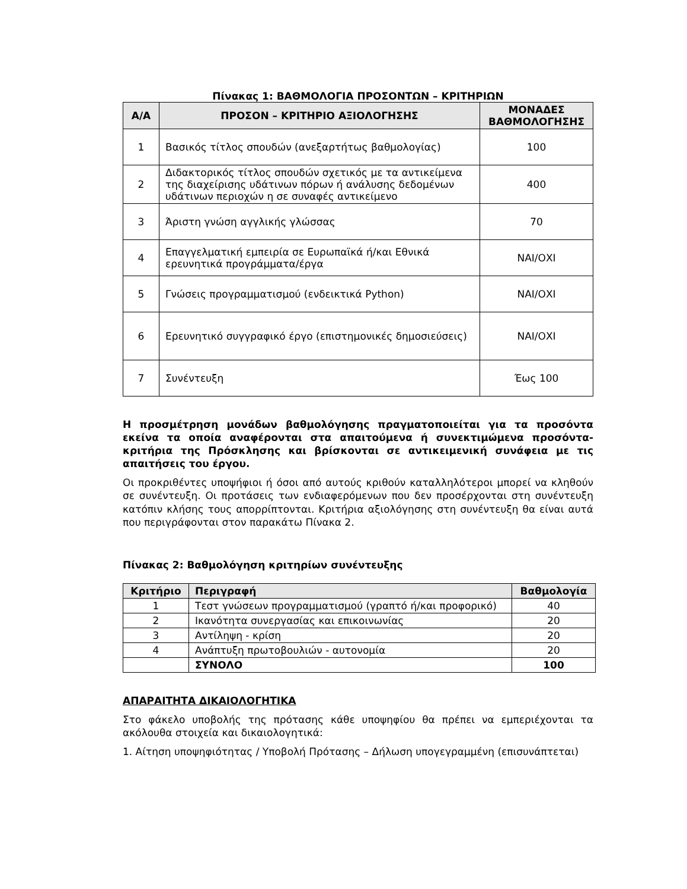Πίνακας 1: ΒΑΘΜΟΛΟΓΙΑ ΠΡΟΣΟΝΤΩΝ – ΚΡΙΤΗΡΙΩΝ
| Α/Α | ΠΡΟΣΟΝ – ΚΡΙΤΗΡΙΟ ΑΞΙΟΛΟΓΗΣΗΣ | ΜΟΝΑΔΕΣ ΒΑΘΜΟΛΟΓΗΣΗΣ |
| --- | --- | --- |
| 1 | Βασικός τίτλος σπουδών (ανεξαρτήτως βαθμολογίας) | 100 |
| 2 | Διδακτορικός τίτλος σπουδών σχετικός με τα αντικείμενα της διαχείρισης υδάτινων πόρων ή ανάλυσης δεδομένων υδάτινων περιοχών η σε συναφές αντικείμενο | 400 |
| 3 | Άριστη γνώση αγγλικής γλώσσας | 70 |
| 4 | Επαγγελματική εμπειρία σε Ευρωπαϊκά ή/και Εθνικά ερευνητικά προγράμματα/έργα | ΝΑΙ/ΟΧΙ |
| 5 | Γνώσεις προγραμματισμού (ενδεικτικά Python) | ΝΑΙ/ΟΧΙ |
| 6 | Ερευνητικό συγγραφικό έργο (επιστημονικές δημοσιεύσεις) | ΝΑΙ/ΟΧΙ |
| 7 | Συνέντευξη | Έως 100 |
Η προσμέτρηση μονάδων βαθμολόγησης πραγματοποιείται για τα προσόντα εκείνα τα οποία αναφέρονται στα απαιτούμενα ή συνεκτιμώμενα προσόντα-κριτήρια της Πρόσκλησης και βρίσκονται σε αντικειμενική συνάφεια με τις απαιτήσεις του έργου.
Οι προκριθέντες υποψήφιοι ή όσοι από αυτούς κριθούν καταλληλότεροι μπορεί να κληθούν σε συνέντευξη. Οι προτάσεις των ενδιαφερόμενων που δεν προσέρχονται στη συνέντευξη κατόπιν κλήσης τους απορρίπτονται. Κριτήρια αξιολόγησης στη συνέντευξη θα είναι αυτά που περιγράφονται στον παρακάτω Πίνακα 2.
Πίνακας 2: Βαθμολόγηση κριτηρίων συνέντευξης
| Κριτήριο | Περιγραφή | Βαθμολογία |
| --- | --- | --- |
| 1 | Τεστ γνώσεων προγραμματισμού (γραπτό ή/και προφορικό) | 40 |
| 2 | Ικανότητα συνεργασίας και επικοινωνίας | 20 |
| 3 | Αντίληψη - κρίση | 20 |
| 4 | Ανάπτυξη πρωτοβουλιών - αυτονομία | 20 |
| | ΣΥΝΟΛΟ | 100 |
ΑΠΑΡΑΙΤΗΤΑ ΔΙΚΑΙΟΛΟΓΗΤΙΚΑ
Στο φάκελο υποβολής της πρότασης κάθε υποψηφίου θα πρέπει να εμπεριέχονται τα ακόλουθα στοιχεία και δικαιολογητικά:
1. Αίτηση υποψηφιότητας / Υποβολή Πρότασης – Δήλωση υπογεγραμμένη (επισυνάπτεται)